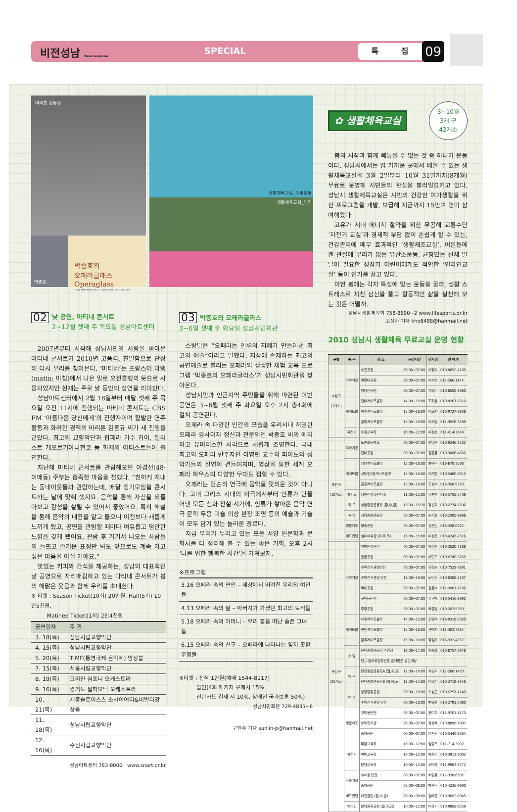비전성남 Vision Seongnam SPECIAL 특 집 09
바리톤 김동규
박종호
박종호의
오페라글래스 Operaglass
3~6월 셋째주 화요일 오후 2시 · 성남시민회관 대극장 · 전석 1만원
생활체육교실_수중운동
생활체육교실_택견
✿ 생활체육교실
3~10월
3개 구
42개소
봄의 시작과 함께 빼놓을 수 없는 것 중 하나가 운동이다. 성남시에서는 집 가까운 곳에서 배울 수 있는 생활체육교실을 3월 2일부터 10월 31일까지(8개월) 무료로 운영해 시민들의 관심을 불러일으키고 있다. 성남시 생활체육교실은 시민의 건강한 여가생활을 위한 프로그램을 개발, 보급해 지금까지 15만여 명이 참여해왔다.
고유가 시대 에너지 절약을 위한 무공해 교통수단 ‘자전거 교실’과 경제적 부담 없이 손쉽게 할 수 있는, 건강관리에 매우 효과적인 ‘생활체조교실’, 어른들에겐 관절에 무리가 없는 유산소운동, 균형있는 신체 발달이 필요한 성장기 어린이에게도 적합한 ‘인라인교실’ 등이 인기를 끌고 있다.
이번 봄에는 각자 특성에 맞는 운동을 골라, 생활 스트레스로 지친 심신을 풀고 활동적인 삶을 실천해 보는 것은 어떨까.
성남시생활체육회 758-8690~2 www.lifesports.or.kr
고정자 기자 kho6488@hanmail.net
2010 성남시 생활체육 무료교실 운영 현황
| 구별 | 종 목 | 장 소 | 운영시간 | 강사명 | 연 락 처 |
| --- | --- | --- | --- | --- | --- |
| 수정구 (7개소) | 국학기공 | 수진공원 | 06:00~07:00 | 이강덕 | 010-8652-7105 |
| | | 희망대공원 | 06:00~07:00 | 이수연 | 017-266-1144 |
| | | 영장산공원 | 06:00~07:00 | 채유미 | 010-8550-3960 |
| | 게이트볼 | 단대게이트볼장 | 14:00~15:00 | 조희응 | 010-8267-2610 |
| | | 복지게이트볼장 | 15:00~16:00 | 이묘자 | 010-9727-6838 |
| | | 금빛게이트볼장 | 15:00~16:00 | 이주영 | 011-9926-3288 |
| | 자전거 | 수정교육장 | 10:00~12:00 | 지정호 | 011-414-3649 |
| 중원구 (10개소) | 국학기공 | 도촌초등학교 | 06:00~07:00 | 최남순 | 010-9246-2232 |
| | | 단대공원 | 06:00~07:00 | 김종용 | 010-3066-4666 |
| | 게이트볼 | 성남게이트볼장 | 15:00~16:00 | 황완주 | 016-670-3568 |
| | | 상대원2동게이트볼장 | 15:00~16:00 | 이계향 | 010-5480-0615 |
| | | 금광게이트볼장 | 15:00~16:00 | 조성수 | 016-356-9320 |
| | 합기도 | 남한산성유원지내 | 11:00~12:00 | 김형택 | 010-5755-5406 |
| | 탁 구 | 성남종합운동장 (월,수,금) | 13:30~15:30 | 정선희 | 010-2774-5206 |
| | 육 상 | 성남종합운동장 | 06:00~07:00 | 손기호 | 010-2395-9866 |
| | 생활체조 | 황송공원 | 06:00~07:00 | 김분임 | 016-338-0922 |
| | 배드민턴 | 실내체육관 (화,목,토) | 13:00~15:00 | 이상돈 | 010-6243-7316 |
| 분당구 (25개소) | 국학기공 | 차병원앞탄천 | 06:00~07:00 | 양정자 | 010-3520-7188 |
| | | 율동공원 | 06:00~07:00 | 이민구 | 010-6745-3265 |
| | | 주택전시관앞탄천 | 06:00~07:00 | 김정순 | 010-7522-7891 |
| | | 주택전시관앞 탄천 | 18:00~19:00 | 노민주 | 010-8388-2107 |
| | | 머내공원 | 06:00~07:00 | 김동수 | 011-9901-7786 |
| | | 구미동탄천 | 06:00~07:00 | 김권배 | 010-5416-2692 |
| | | 중앙공원 | 06:00~07:00 | 하중열 | 019-207-5350 |
| | 게이트볼 | 내정게이트볼장 | 14:00~15:00 | 조영욱 | 016-9318-5020 |
| | | 현대게이트볼장 | 15:00~16:00 | 권매자 | 011-303-7884 |
| | | 금곡게이트볼장 | 15:00~16:00 | 강길자 | 016-332-4257 |
| | 수 영 | 탄천종합운동장 수영장 | 16:00~17:00 | 최중호 | 010-8757-7648 |
| | | 단, 1일자유입장권을 발매받은 성인대상 | | | |
| | 탁 구 | 탄천종합운동장A (월,수,금) | 12:00~14:00 | 유순식 | 017-260-1420 |
| | | 탄천종합운동장B (화,목,토) | 12:00~14:00 | 이유신 | 010-3719-3346 |
| | 택 견 | 분당중앙공원 | 09:00~10:00 | 오성근 | 010-6757-1248 |
| | | 주택전시관앞 탄천 | 09:00~10:00 | 변규철 | 010-2791-5080 |
| | 생활체조 | 구미동탄천 | 06:00~07:00 | 윤미희 | 011-9701-1170 |
| | | 주택전시관 | 06:00~07:00 | 강분례 | 010-8896-7097 |
| | | 중앙공원 | 06:00~07:00 | 이지원 | 010-5440-9264 |
| | 자전거 | 미금교육장 | 10:00~12:00 | 임항조 | 011-714-3002 |
| | | 이매교육장 | 10:00~12:00 | 방준만 | 010-3913-3002 |
| | | 분당교육장 | 10:00~12:00 | 오태종 | 011-9983-6772 |
| | 무술기공 | 수내동 탄천 | 06:00~07:00 | 허일용 | 017-338-6302 |
| | | 중앙공원 | 07:00~08:00 | 박복주 | 010-4236-9900 |
| | 배드민턴 | 대진클럽 (월,수,금) | 06:00~08:00 | 김태훈 | 010-9092-0045 |
| | 인라인 | 분당중앙공원 (월,수,금) | 10:00~12:00 | 이상기 | 010-9068-6559 |
02
낮 공연, 마티네 콘서트
2~12월 셋째 주 목요일 성남아트센터
2007년부터 시작해 성남시민의 사랑을 받아온 마티네 콘서트가 2010년 고품격, 친밀함으로 단장해 다시 우리를 찾아온다. ‘마티네’는 프랑스어 마탱(matin: 아침)에서 나온 말로 오전흥행의 뜻으로 사용되었지만 현재는 주로 낮 동안의 상연을 의미한다.
성남아트센터에서 2월 18일부터 매달 셋째 주 목요일 오전 11시에 진행되는 마티네 콘서트는 CBS FM ‘아름다운 당신에게’의 진행자이며 활발한 연주활동과 화려한 경력의 바리톤 김동규 씨가 새 진행을 맡았다. 최고의 교향악단과 팝페라 가수 카이, 첼리스트 게오르기아니천코 등 화제의 아티스트들이 출연한다.
지난해 마티네 콘서트를 관람해오던 이경선(48·이매동) 주부는 흡족한 마음을 전했다. “친하게 지내는 동네이웃들과 관람하는데, 매달 정기모임을 콘서트하는 날에 맞춰 했지요. 음악을 통해 자신을 되돌아보고 감성을 살릴 수 있어서 좋았어요. 특히 해설을 통해 음악의 내용을 알고 들으니 이전보다 새롭게 느끼게 됐고, 공연을 관람할 때마다 여유롭고 평안한 느낌을 갖게 됐어요. 관람 후 거기서 나오는 사람들의 들뜨고 즐거운 표정만 봐도 앞으로도 계속 가고 싶은 마음을 아실 거예요.”
맛있는 커피와 간식을 제공하는, 성남의 대표적인 낮 공연으로 자리매김하고 있는 마티네 콘서트가 봄의 해맑은 웃음과 함께 우리를 초대한다.
※ 티켓 : Season Ticket(10회) 20만원, Half(5회) 10만5천원,
Matinee Ticket(1회) 2만4천원
| 공연일자 | 주 관 |
| --- | --- |
| 3. 18(목) | 성남시립교향악단 |
| 4. 15(목) | 성남시립교향악단 |
| 5. 20(목) | TIMF(통영국제 음악제) 앙상블 |
| 7. 15(목) | 서울시립교향악단 |
| 8. 19(목) | 코리안 심포니 오케스트라 |
| 9. 16(목) | 경기도 필하모닉 오케스트라 |
| 10. 21(목) | 세종솔로이스츠 소사이어티&비발디앙상블 |
| 11. 18(목) | 성남시립교향악단 |
| 12. 16(목) | 수원시립교향악단 |
성남아트센터 783-8000 www.snart.or.kr
03
박종호의 오페라글라스
3~6월 셋째 주 화요일 성남시민회관
스탕달은 “오페라는 인류의 지혜가 만들어낸 최고의 예술”이라고 말했다. 지상에 존재하는 최고의 공연예술로 불리는 오페라의 생생한 체험 교육 프로그램 ‘박종호의 오페라글라스’가 성남시민회관을 찾아온다.
성남시민과 인근지역 주민들을 위해 마련된 이번 공연은 3~6월 셋째 주 화요일 오후 2시 총4회에 걸쳐 공연된다.
오페라 속 다양한 인간의 모습을 우리시대 저명한 오페라 강사이자 정신과 전문의인 박종호 씨의 예리하고 유머러스한 시각으로 새롭게 조명한다. 국내 최고의 오페라 반주자인 이영민 교수의 피아노와 성악가들의 실연이 곁들여지며, 영상을 통한 세계 오페라 하우스의 다양한 무대도 접할 수 있다.
오페라는 단순히 연극에 음악을 덧씌운 것이 아니다. 고대 그리스 시대의 비극에서부터 인류가 만들어낸 모든 신화·전설·시가에, 인류가 쌓아온 음악 연극 문학 무용 미술 의상 분장 조명 등의 예술과 기술이 모두 담겨 있는 놀라운 장르다.
지금 우리가 누리고 있는 모든 서양 인문학과 문화사를 다 정리해 볼 수 있는 좋은 기회, 오후 2시 ‘나를 위한 행복한 시간’을 가져보자.
※프로그램
| 3.16 오페라 속의 연인 – 세상에서 버려진 우리의 여인들 |
| 4.13 오페라 속의 딸 – 아버지가 가졌던 최고의 보석들 |
| 5.18 오페라 속의 어머니 – 우리 곁을 떠난 슬픈 그녀들 |
| 6.15 오페라 속의 친구 – 오페라에 나타나는 잊지 못할 우정들 |
※티켓 : 전석 1만원(예매 1544-8117)
할인(4회 패키지 구매시 15%
신한카드 결제 시 10%, 장애인 국가보훈 50%)
성남시민회관 729-4835~6
구현주 기자 sunlin-p@hanmail.net